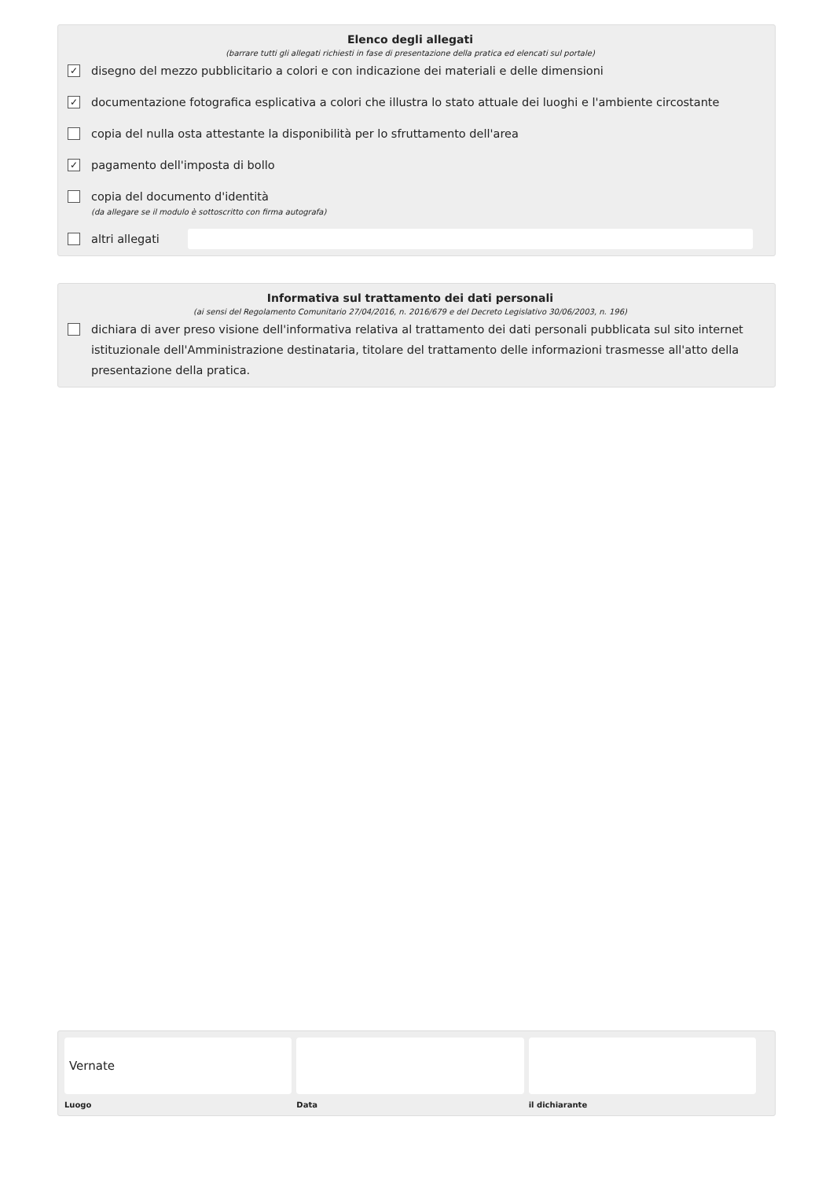Elenco degli allegati
(barrare tutti gli allegati richiesti in fase di presentazione della pratica ed elencati sul portale)
✓ disegno del mezzo pubblicitario a colori e con indicazione dei materiali e delle dimensioni
✓ documentazione fotografica esplicativa a colori che illustra lo stato attuale dei luoghi e l'ambiente circostante
copia del nulla osta attestante la disponibilità per lo sfruttamento dell'area
✓ pagamento dell'imposta di bollo
copia del documento d'identità
(da allegare se il modulo è sottoscritto con firma autografa)
altri allegati
Informativa sul trattamento dei dati personali
(ai sensi del Regolamento Comunitario 27/04/2016, n. 2016/679 e del Decreto Legislativo 30/06/2003, n. 196)
dichiara di aver preso visione dell'informativa relativa al trattamento dei dati personali pubblicata sul sito internet istituzionale dell'Amministrazione destinataria, titolare del trattamento delle informazioni trasmesse all'atto della presentazione della pratica.
Vernate
Luogo
Data il dichiarante